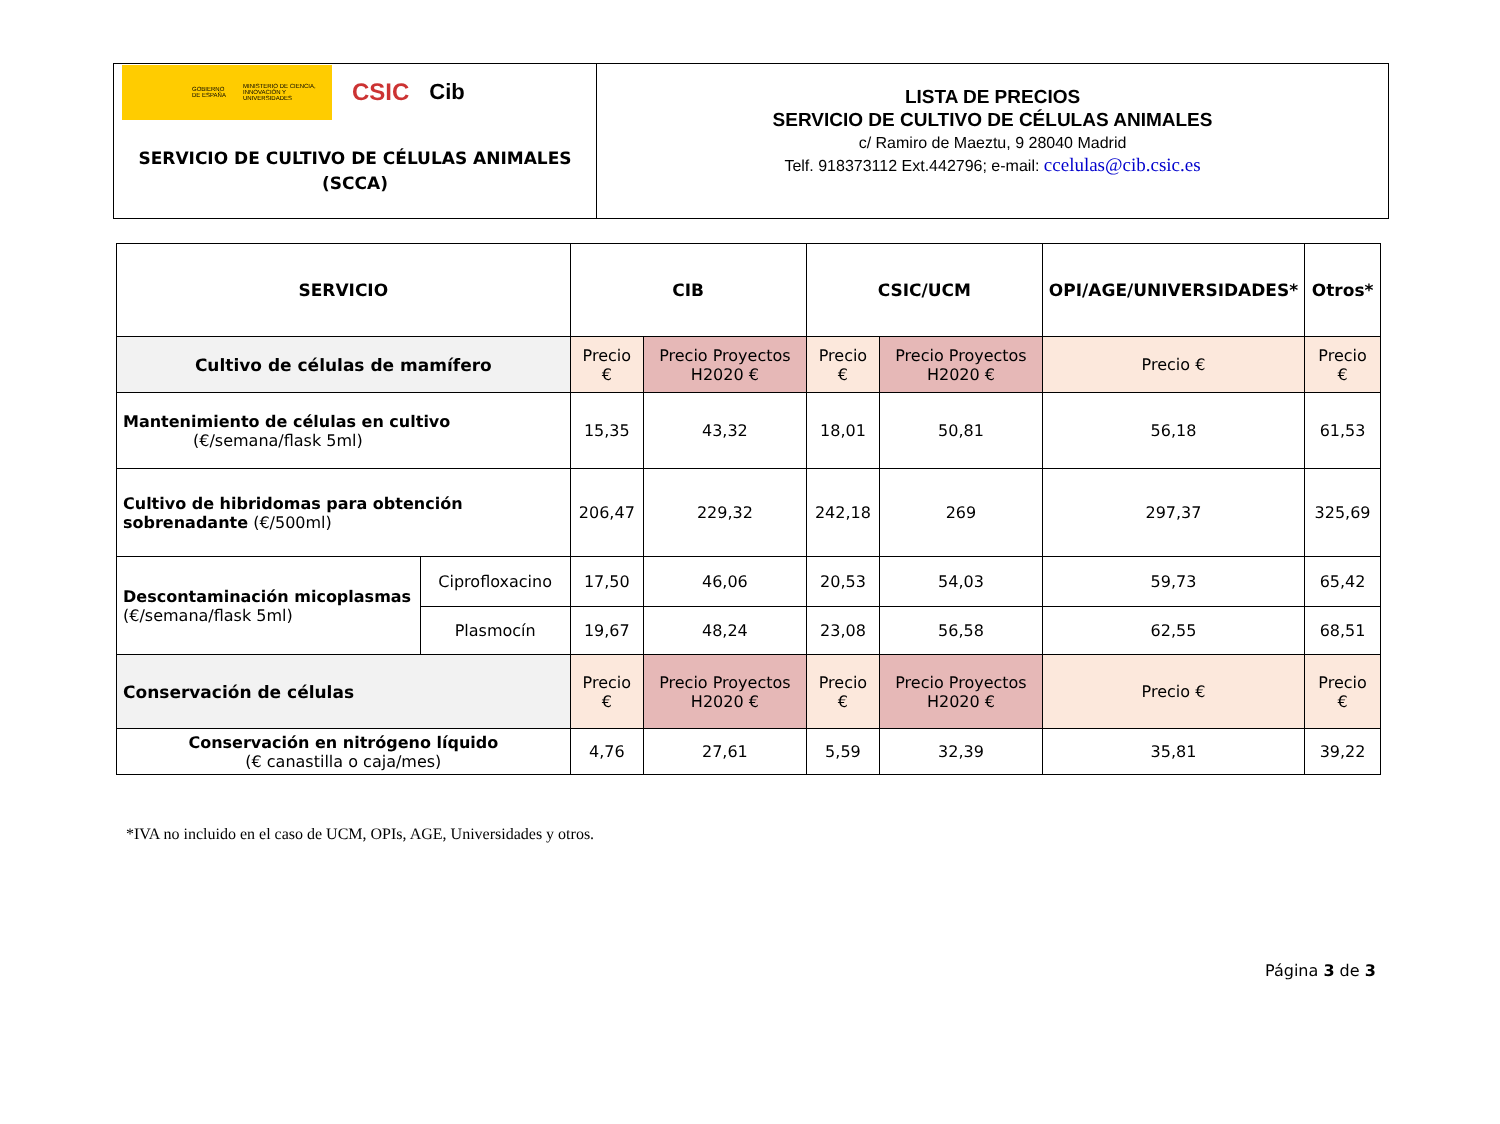GOBIERNO DE ESPAÑA MINISTERIO DE CIENCIA, INNOVACIÓN Y UNIVERSIDADES
CSIC Cib
SERVICIO DE CULTIVO DE CÉLULAS ANIMALES
(SCCA)
LISTA DE PRECIOS
SERVICIO DE CULTIVO DE CÉLULAS ANIMALES
c/ Ramiro de Maeztu, 9 28040 Madrid
Telf. 918373112 Ext.442796; e-mail: ccelulas@cib.csic.es
| SERVICIO | | CIB | | CSIC/UCM | | OPI/AGE/UNIVERSIDADES* | Otros* |
| --- | --- | --- | --- | --- | --- | --- | --- |
| Cultivo de células de mamífero | | Precio € | Precio Proyectos H2020 € | Precio € | Precio Proyectos H2020 € | Precio € | Precio € |
| Mantenimiento de células en cultivo (€/semana/flask 5ml) | | 15,35 | 43,32 | 18,01 | 50,81 | 56,18 | 61,53 |
| Cultivo de hibridomas para obtención sobrenadante (€/500ml) | | 206,47 | 229,32 | 242,18 | 269 | 297,37 | 325,69 |
| Descontaminación micoplasmas (€/semana/flask 5ml) | Ciprofloxacino | 17,50 | 46,06 | 20,53 | 54,03 | 59,73 | 65,42 |
| | Plasmocín | 19,67 | 48,24 | 23,08 | 56,58 | 62,55 | 68,51 |
| Conservación de células | | Precio € | Precio Proyectos H2020 € | Precio € | Precio Proyectos H2020 € | Precio € | Precio € |
| Conservación en nitrógeno líquido (€ canastilla o caja/mes) | | 4,76 | 27,61 | 5,59 | 32,39 | 35,81 | 39,22 |
*IVA no incluido en el caso de UCM, OPIs, AGE, Universidades y otros.
Página 3 de 3